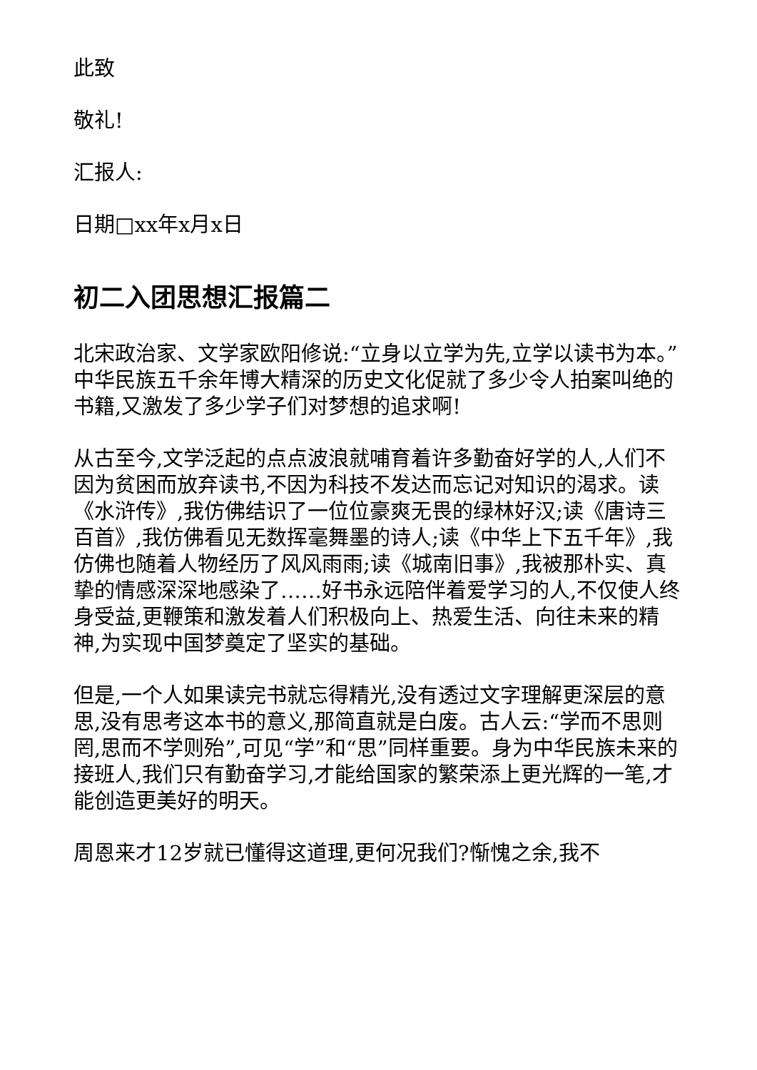此致
敬礼!
汇报人:
日期□xx年x月x日
初二入团思想汇报篇二
北宋政治家、文学家欧阳修说:“立身以立学为先,立学以读书为本。”中华民族五千余年博大精深的历史文化促就了多少令人拍案叫绝的书籍,又激发了多少学子们对梦想的追求啊!
从古至今,文学泛起的点点波浪就哺育着许多勤奋好学的人,人们不因为贫困而放弃读书,不因为科技不发达而忘记对知识的渴求。读《水浒传》,我仿佛结识了一位位豪爽无畏的绿林好汉;读《唐诗三百首》,我仿佛看见无数挥毫舞墨的诗人;读《中华上下五千年》,我仿佛也随着人物经历了风风雨雨;读《城南旧事》,我被那朴实、真挚的情感深深地感染了……好书永远陪伴着爱学习的人,不仅使人终身受益,更鞭策和激发着人们积极向上、热爱生活、向往未来的精神,为实现中国梦奠定了坚实的基础。
但是,一个人如果读完书就忘得精光,没有透过文字理解更深层的意思,没有思考这本书的意义,那简直就是白废。古人云:“学而不思则罔,思而不学则殆”,可见“学”和“思”同样重要。身为中华民族未来的接班人,我们只有勤奋学习,才能给国家的繁荣添上更光辉的一笔,才能创造更美好的明天。
周恩来才12岁就已懂得这道理,更何况我们?惭愧之余,我不